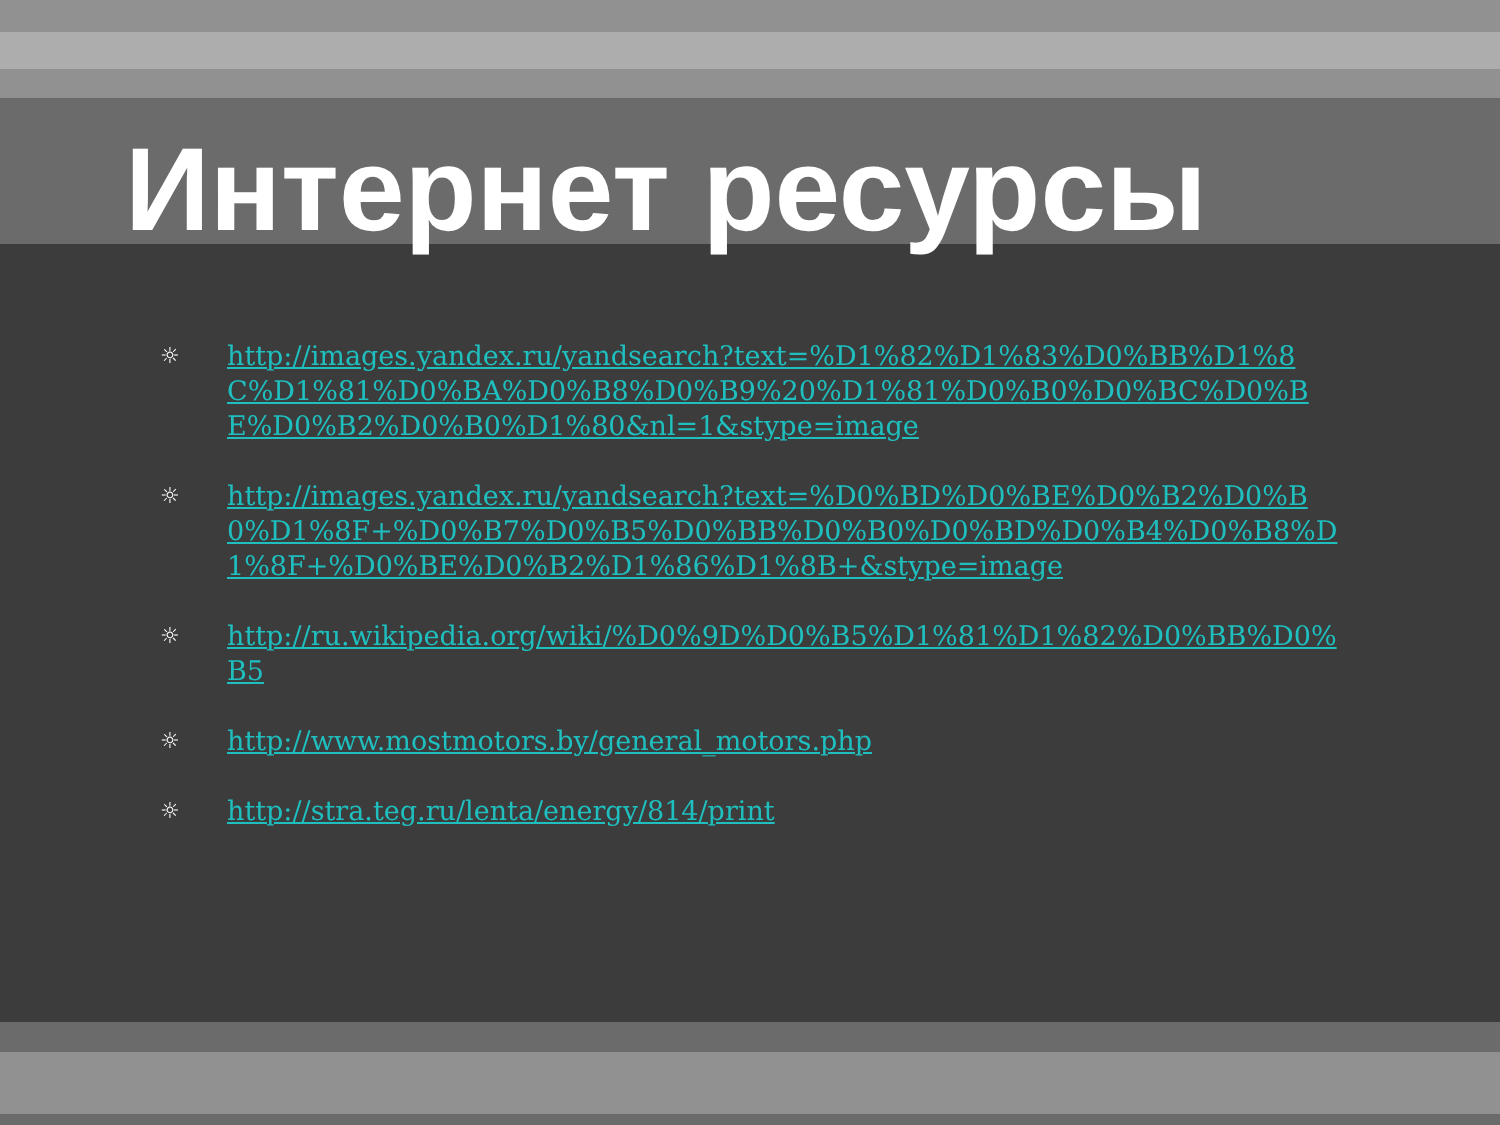Интернет ресурсы
☼ http://images.yandex.ru/yandsearch?text=%D1%82%D1%83%D0%BB%D1%8C%D1%81%D0%BA%D0%B8%D0%B9%20%D1%81%D0%B0%D0%BC%D0%BE%D0%B2%D0%B0%D1%80&nl=1&stype=image
☼ http://images.yandex.ru/yandsearch?text=%D0%BD%D0%BE%D0%B2%D0%B0%D1%8F+%D0%B7%D0%B5%D0%BB%D0%B0%D0%BD%D0%B4%D0%B8%D1%8F+%D0%BE%D0%B2%D1%86%D1%8B+&stype=image
☼ http://ru.wikipedia.org/wiki/%D0%9D%D0%B5%D1%81%D1%82%D0%BB%D0%B5
☼ http://www.mostmotors.by/general_motors.php
☼ http://stra.teg.ru/lenta/energy/814/print